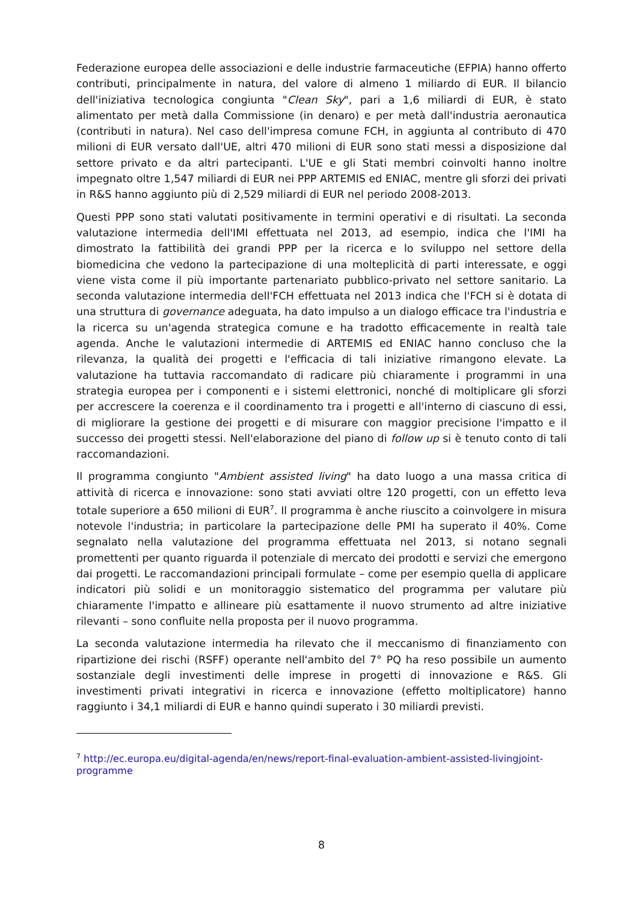Federazione europea delle associazioni e delle industrie farmaceutiche (EFPIA) hanno offerto contributi, principalmente in natura, del valore di almeno 1 miliardo di EUR. Il bilancio dell'iniziativa tecnologica congiunta "Clean Sky", pari a 1,6 miliardi di EUR, è stato alimentato per metà dalla Commissione (in denaro) e per metà dall'industria aeronautica (contributi in natura). Nel caso dell'impresa comune FCH, in aggiunta al contributo di 470 milioni di EUR versato dall'UE, altri 470 milioni di EUR sono stati messi a disposizione dal settore privato e da altri partecipanti. L'UE e gli Stati membri coinvolti hanno inoltre impegnato oltre 1,547 miliardi di EUR nei PPP ARTEMIS ed ENIAC, mentre gli sforzi dei privati in R&S hanno aggiunto più di 2,529 miliardi di EUR nel periodo 2008-2013.
Questi PPP sono stati valutati positivamente in termini operativi e di risultati. La seconda valutazione intermedia dell'IMI effettuata nel 2013, ad esempio, indica che l'IMI ha dimostrato la fattibilità dei grandi PPP per la ricerca e lo sviluppo nel settore della biomedicina che vedono la partecipazione di una molteplicità di parti interessate, e oggi viene vista come il più importante partenariato pubblico-privato nel settore sanitario. La seconda valutazione intermedia dell'FCH effettuata nel 2013 indica che l'FCH si è dotata di una struttura di governance adeguata, ha dato impulso a un dialogo efficace tra l'industria e la ricerca su un'agenda strategica comune e ha tradotto efficacemente in realtà tale agenda. Anche le valutazioni intermedie di ARTEMIS ed ENIAC hanno concluso che la rilevanza, la qualità dei progetti e l'efficacia di tali iniziative rimangono elevate. La valutazione ha tuttavia raccomandato di radicare più chiaramente i programmi in una strategia europea per i componenti e i sistemi elettronici, nonché di moltiplicare gli sforzi per accrescere la coerenza e il coordinamento tra i progetti e all'interno di ciascuno di essi, di migliorare la gestione dei progetti e di misurare con maggior precisione l'impatto e il successo dei progetti stessi. Nell'elaborazione del piano di follow up si è tenuto conto di tali raccomandazioni.
Il programma congiunto "Ambient assisted living" ha dato luogo a una massa critica di attività di ricerca e innovazione: sono stati avviati oltre 120 progetti, con un effetto leva totale superiore a 650 milioni di EUR<sup>7</sup>. Il programma è anche riuscito a coinvolgere in misura notevole l'industria; in particolare la partecipazione delle PMI ha superato il 40%. Come segnalato nella valutazione del programma effettuata nel 2013, si notano segnali promettenti per quanto riguarda il potenziale di mercato dei prodotti e servizi che emergono dai progetti. Le raccomandazioni principali formulate – come per esempio quella di applicare indicatori più solidi e un monitoraggio sistematico del programma per valutare più chiaramente l'impatto e allineare più esattamente il nuovo strumento ad altre iniziative rilevanti – sono confluite nella proposta per il nuovo programma.
La seconda valutazione intermedia ha rilevato che il meccanismo di finanziamento con ripartizione dei rischi (RSFF) operante nell'ambito del 7° PQ ha reso possibile un aumento sostanziale degli investimenti delle imprese in progetti di innovazione e R&S. Gli investimenti privati integrativi in ricerca e innovazione (effetto moltiplicatore) hanno raggiunto i 34,1 miliardi di EUR e hanno quindi superato i 30 miliardi previsti.
<sup>7</sup> http://ec.europa.eu/digital-agenda/en/news/report-final-evaluation-ambient-assisted-livingjoint-programme
8